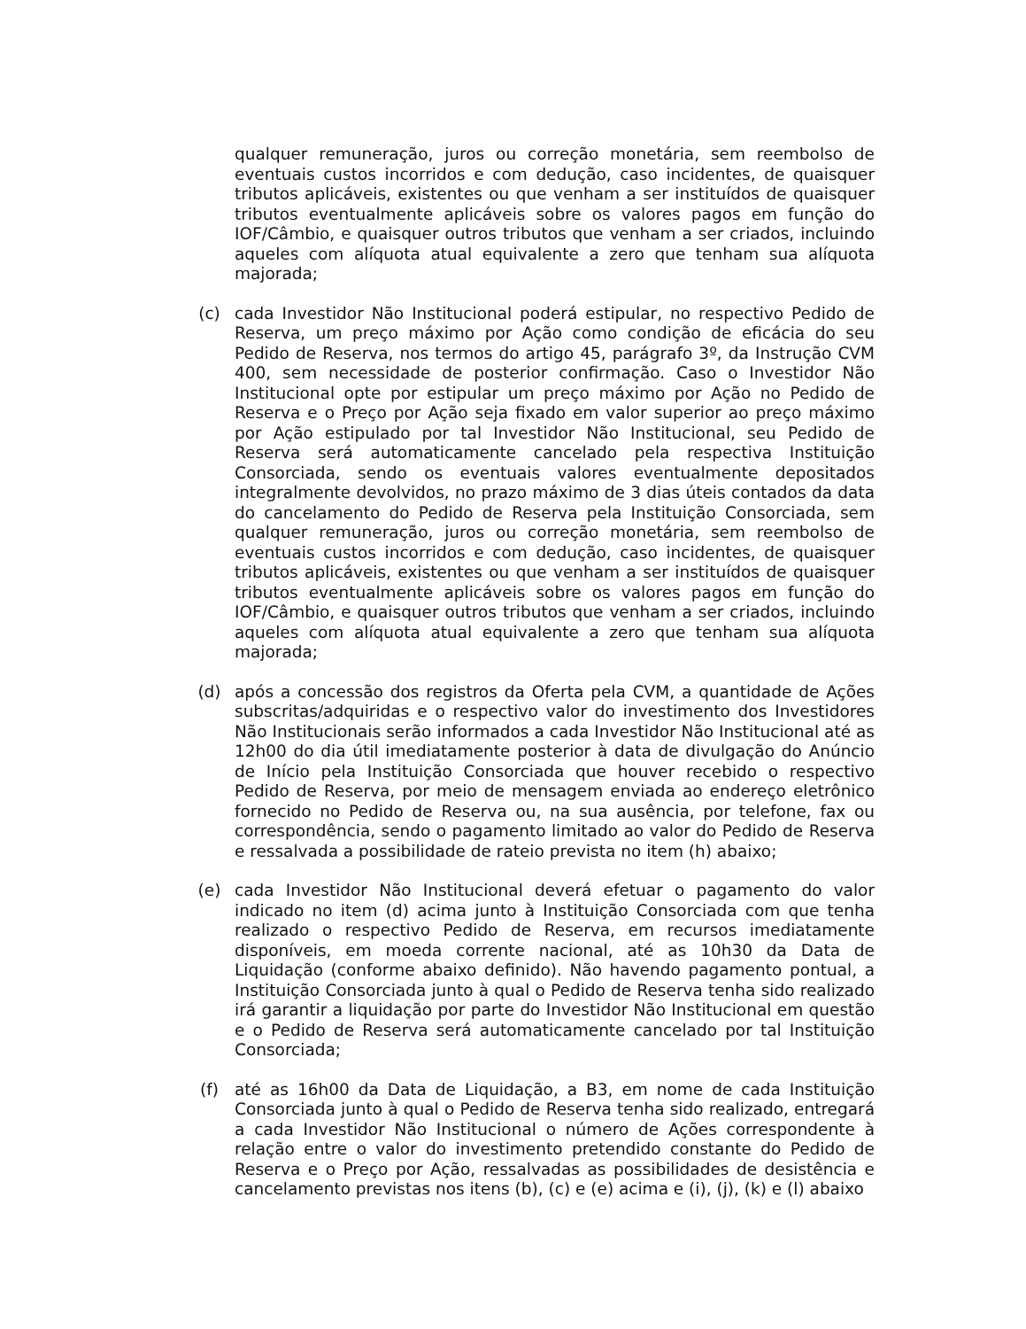qualquer remuneração, juros ou correção monetária, sem reembolso de eventuais custos incorridos e com dedução, caso incidentes, de quaisquer tributos aplicáveis, existentes ou que venham a ser instituídos de quaisquer tributos eventualmente aplicáveis sobre os valores pagos em função do IOF/Câmbio, e quaisquer outros tributos que venham a ser criados, incluindo aqueles com alíquota atual equivalente a zero que tenham sua alíquota majorada;
(c) cada Investidor Não Institucional poderá estipular, no respectivo Pedido de Reserva, um preço máximo por Ação como condição de eficácia do seu Pedido de Reserva, nos termos do artigo 45, parágrafo 3º, da Instrução CVM 400, sem necessidade de posterior confirmação. Caso o Investidor Não Institucional opte por estipular um preço máximo por Ação no Pedido de Reserva e o Preço por Ação seja fixado em valor superior ao preço máximo por Ação estipulado por tal Investidor Não Institucional, seu Pedido de Reserva será automaticamente cancelado pela respectiva Instituição Consorciada, sendo os eventuais valores eventualmente depositados integralmente devolvidos, no prazo máximo de 3 dias úteis contados da data do cancelamento do Pedido de Reserva pela Instituição Consorciada, sem qualquer remuneração, juros ou correção monetária, sem reembolso de eventuais custos incorridos e com dedução, caso incidentes, de quaisquer tributos aplicáveis, existentes ou que venham a ser instituídos de quaisquer tributos eventualmente aplicáveis sobre os valores pagos em função do IOF/Câmbio, e quaisquer outros tributos que venham a ser criados, incluindo aqueles com alíquota atual equivalente a zero que tenham sua alíquota majorada;
(d) após a concessão dos registros da Oferta pela CVM, a quantidade de Ações subscritas/adquiridas e o respectivo valor do investimento dos Investidores Não Institucionais serão informados a cada Investidor Não Institucional até as 12h00 do dia útil imediatamente posterior à data de divulgação do Anúncio de Início pela Instituição Consorciada que houver recebido o respectivo Pedido de Reserva, por meio de mensagem enviada ao endereço eletrônico fornecido no Pedido de Reserva ou, na sua ausência, por telefone, fax ou correspondência, sendo o pagamento limitado ao valor do Pedido de Reserva e ressalvada a possibilidade de rateio prevista no item (h) abaixo;
(e) cada Investidor Não Institucional deverá efetuar o pagamento do valor indicado no item (d) acima junto à Instituição Consorciada com que tenha realizado o respectivo Pedido de Reserva, em recursos imediatamente disponíveis, em moeda corrente nacional, até as 10h30 da Data de Liquidação (conforme abaixo definido). Não havendo pagamento pontual, a Instituição Consorciada junto à qual o Pedido de Reserva tenha sido realizado irá garantir a liquidação por parte do Investidor Não Institucional em questão e o Pedido de Reserva será automaticamente cancelado por tal Instituição Consorciada;
(f) até as 16h00 da Data de Liquidação, a B3, em nome de cada Instituição Consorciada junto à qual o Pedido de Reserva tenha sido realizado, entregará a cada Investidor Não Institucional o número de Ações correspondente à relação entre o valor do investimento pretendido constante do Pedido de Reserva e o Preço por Ação, ressalvadas as possibilidades de desistência e cancelamento previstas nos itens (b), (c) e (e) acima e (i), (j), (k) e (l) abaixo